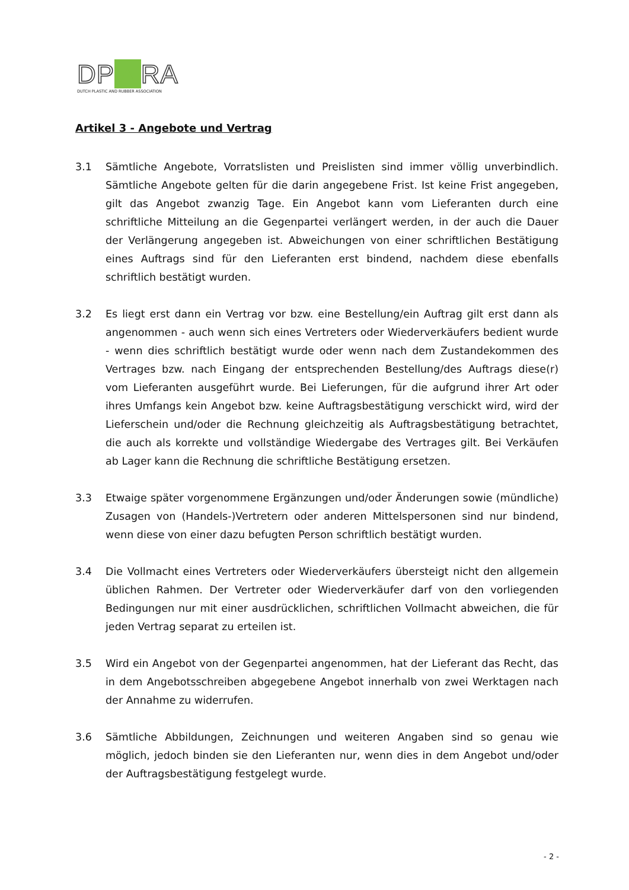DP▲RA
DUTCH PLASTIC AND RUBBER ASSOCIATION
Artikel 3 - Angebote und Vertrag
3.1 Sämtliche Angebote, Vorratslisten und Preislisten sind immer völlig unverbindlich. Sämtliche Angebote gelten für die darin angegebene Frist. Ist keine Frist angegeben, gilt das Angebot zwanzig Tage. Ein Angebot kann vom Lieferanten durch eine schriftliche Mitteilung an die Gegenpartei verlängert werden, in der auch die Dauer der Verlängerung angegeben ist. Abweichungen von einer schriftlichen Bestätigung eines Auftrags sind für den Lieferanten erst bindend, nachdem diese ebenfalls schriftlich bestätigt wurden.
3.2 Es liegt erst dann ein Vertrag vor bzw. eine Bestellung/ein Auftrag gilt erst dann als angenommen - auch wenn sich eines Vertreters oder Wiederverkäufers bedient wurde - wenn dies schriftlich bestätigt wurde oder wenn nach dem Zustandekommen des Vertrages bzw. nach Eingang der entsprechenden Bestellung/des Auftrags diese(r) vom Lieferanten ausgeführt wurde. Bei Lieferungen, für die aufgrund ihrer Art oder ihres Umfangs kein Angebot bzw. keine Auftragsbestätigung verschickt wird, wird der Lieferschein und/oder die Rechnung gleichzeitig als Auftragsbestätigung betrachtet, die auch als korrekte und vollständige Wiedergabe des Vertrages gilt. Bei Verkäufen ab Lager kann die Rechnung die schriftliche Bestätigung ersetzen.
3.3 Etwaige später vorgenommene Ergänzungen und/oder Änderungen sowie (mündliche) Zusagen von (Handels-)Vertretern oder anderen Mittelspersonen sind nur bindend, wenn diese von einer dazu befugten Person schriftlich bestätigt wurden.
3.4 Die Vollmacht eines Vertreters oder Wiederverkäufers übersteigt nicht den allgemein üblichen Rahmen. Der Vertreter oder Wiederverkäufer darf von den vorliegenden Bedingungen nur mit einer ausdrücklichen, schriftlichen Vollmacht abweichen, die für jeden Vertrag separat zu erteilen ist.
3.5 Wird ein Angebot von der Gegenpartei angenommen, hat der Lieferant das Recht, das in dem Angebotsschreiben abgegebene Angebot innerhalb von zwei Werktagen nach der Annahme zu widerrufen.
3.6 Sämtliche Abbildungen, Zeichnungen und weiteren Angaben sind so genau wie möglich, jedoch binden sie den Lieferanten nur, wenn dies in dem Angebot und/oder der Auftragsbestätigung festgelegt wurde.
- 2 -